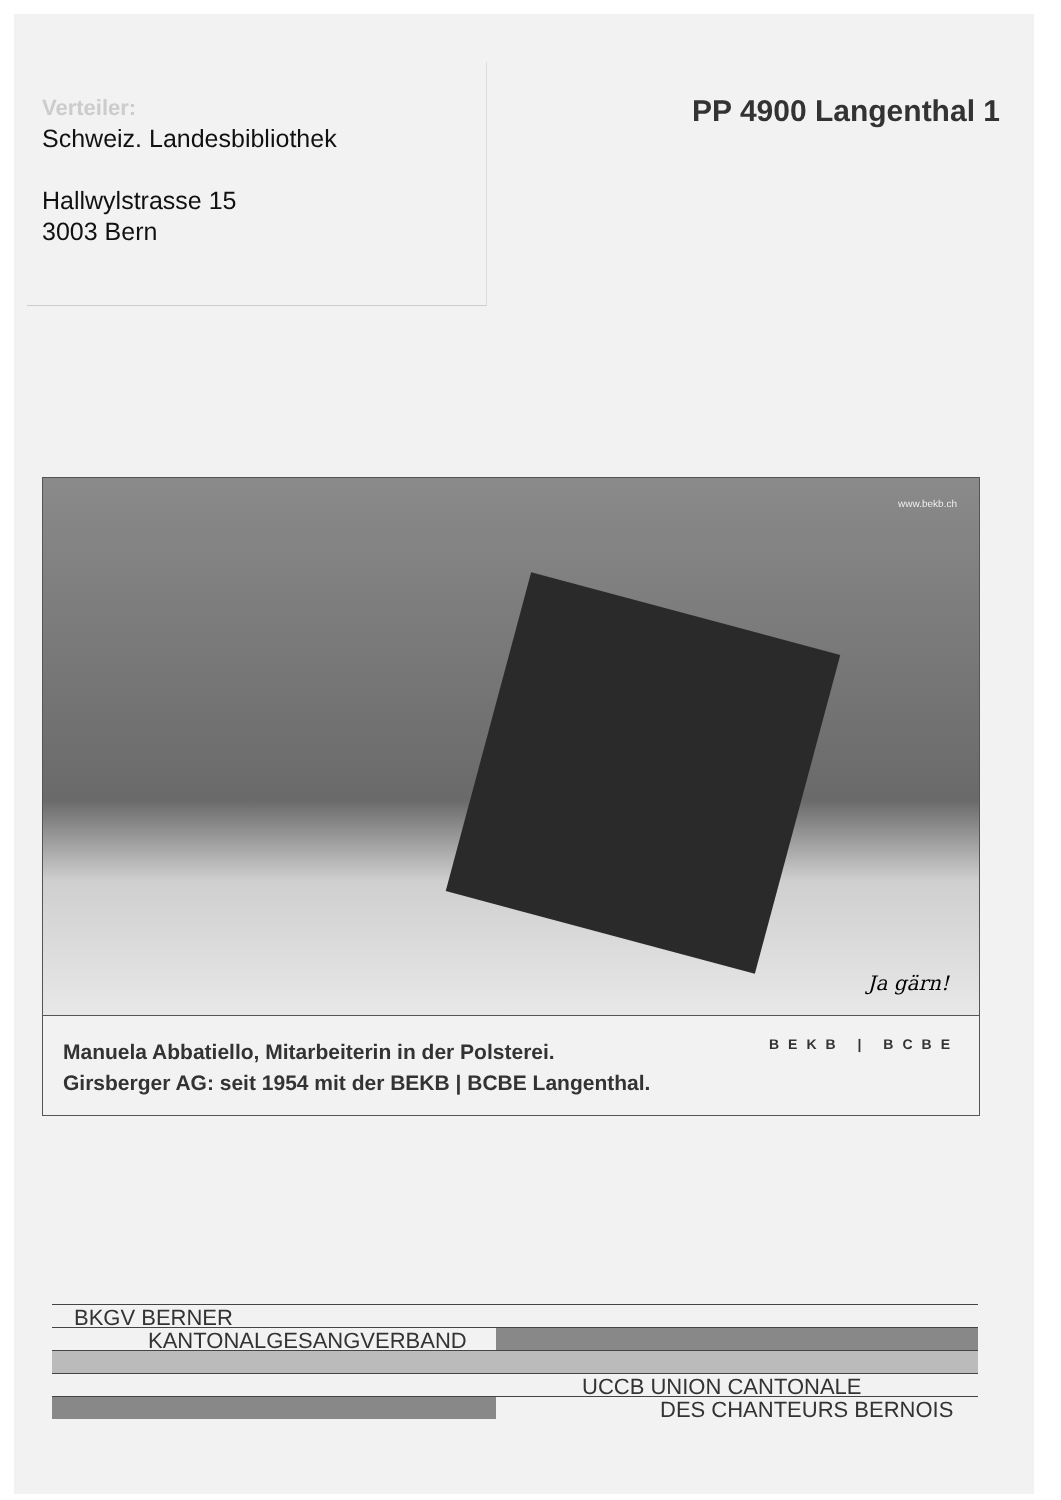Verteiler:
Schweiz. Landesbibliothek
Hallwylstrasse 15
3003 Bern
PP 4900 Langenthal 1
www.bekb.ch
Ja gärn!
Manuela Abbatiello, Mitarbeiterin in der Polsterei.
Girsberger AG: seit 1954 mit der BEKB | BCBE Langenthal.
BEKB | BCBE
BKGV BERNER
KANTONALGESANGVERBAND
UCCB UNION CANTONALE
DES CHANTEURS BERNOIS